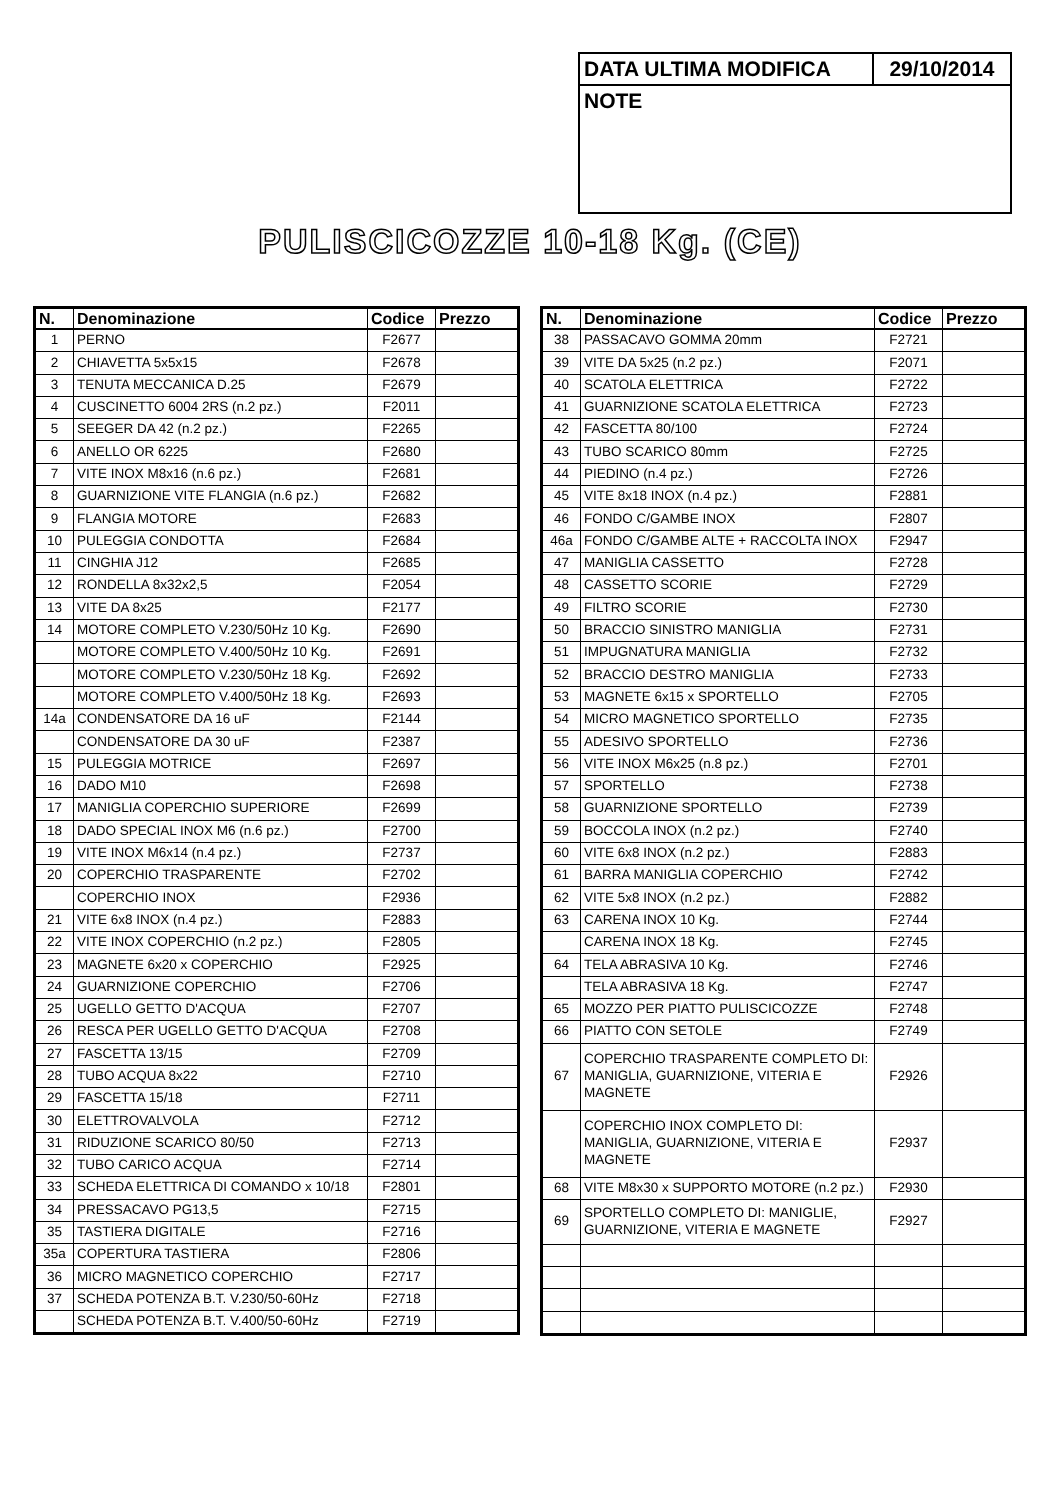| DATA ULTIMA MODIFICA | 29/10/2014 |
| NOTE | |
PULISCICOZZE 10-18 Kg. (CE)
| N. | Denominazione | Codice | Prezzo |
| --- | --- | --- | --- |
| 1 | PERNO | F2677 | |
| 2 | CHIAVETTA 5x5x15 | F2678 | |
| 3 | TENUTA MECCANICA D.25 | F2679 | |
| 4 | CUSCINETTO 6004 2RS (n.2 pz.) | F2011 | |
| 5 | SEEGER DA 42 (n.2 pz.) | F2265 | |
| 6 | ANELLO OR 6225 | F2680 | |
| 7 | VITE INOX M8x16 (n.6 pz.) | F2681 | |
| 8 | GUARNIZIONE VITE FLANGIA (n.6 pz.) | F2682 | |
| 9 | FLANGIA MOTORE | F2683 | |
| 10 | PULEGGIA CONDOTTA | F2684 | |
| 11 | CINGHIA J12 | F2685 | |
| 12 | RONDELLA 8x32x2,5 | F2054 | |
| 13 | VITE DA 8x25 | F2177 | |
| 14 | MOTORE COMPLETO V.230/50Hz 10 Kg. | F2690 | |
| | MOTORE COMPLETO V.400/50Hz 10 Kg. | F2691 | |
| | MOTORE COMPLETO V.230/50Hz 18 Kg. | F2692 | |
| | MOTORE COMPLETO V.400/50Hz 18 Kg. | F2693 | |
| 14a | CONDENSATORE DA 16 uF | F2144 | |
| | CONDENSATORE DA 30 uF | F2387 | |
| 15 | PULEGGIA MOTRICE | F2697 | |
| 16 | DADO M10 | F2698 | |
| 17 | MANIGLIA COPERCHIO SUPERIORE | F2699 | |
| 18 | DADO SPECIAL INOX M6 (n.6 pz.) | F2700 | |
| 19 | VITE INOX M6x14 (n.4 pz.) | F2737 | |
| 20 | COPERCHIO TRASPARENTE | F2702 | |
| | COPERCHIO INOX | F2936 | |
| 21 | VITE 6x8 INOX (n.4 pz.) | F2883 | |
| 22 | VITE INOX COPERCHIO (n.2 pz.) | F2805 | |
| 23 | MAGNETE 6x20 x COPERCHIO | F2925 | |
| 24 | GUARNIZIONE COPERCHIO | F2706 | |
| 25 | UGELLO GETTO D'ACQUA | F2707 | |
| 26 | RESCA PER UGELLO GETTO D'ACQUA | F2708 | |
| 27 | FASCETTA 13/15 | F2709 | |
| 28 | TUBO ACQUA 8x22 | F2710 | |
| 29 | FASCETTA 15/18 | F2711 | |
| 30 | ELETTROVALVOLA | F2712 | |
| 31 | RIDUZIONE SCARICO 80/50 | F2713 | |
| 32 | TUBO CARICO ACQUA | F2714 | |
| 33 | SCHEDA ELETTRICA DI COMANDO x 10/18 | F2801 | |
| 34 | PRESSACAVO PG13,5 | F2715 | |
| 35 | TASTIERA DIGITALE | F2716 | |
| 35a | COPERTURA TASTIERA | F2806 | |
| 36 | MICRO MAGNETICO COPERCHIO | F2717 | |
| 37 | SCHEDA POTENZA B.T. V.230/50-60Hz | F2718 | |
| | SCHEDA POTENZA B.T. V.400/50-60Hz | F2719 | |
| N. | Denominazione | Codice | Prezzo |
| --- | --- | --- | --- |
| 38 | PASSACAVO GOMMA 20mm | F2721 | |
| 39 | VITE DA 5x25 (n.2 pz.) | F2071 | |
| 40 | SCATOLA ELETTRICA | F2722 | |
| 41 | GUARNIZIONE SCATOLA ELETTRICA | F2723 | |
| 42 | FASCETTA 80/100 | F2724 | |
| 43 | TUBO SCARICO 80mm | F2725 | |
| 44 | PIEDINO (n.4 pz.) | F2726 | |
| 45 | VITE 8x18 INOX (n.4 pz.) | F2881 | |
| 46 | FONDO C/GAMBE INOX | F2807 | |
| 46a | FONDO C/GAMBE ALTE + RACCOLTA INOX | F2947 | |
| 47 | MANIGLIA CASSETTO | F2728 | |
| 48 | CASSETTO SCORIE | F2729 | |
| 49 | FILTRO SCORIE | F2730 | |
| 50 | BRACCIO SINISTRO MANIGLIA | F2731 | |
| 51 | IMPUGNATURA MANIGLIA | F2732 | |
| 52 | BRACCIO DESTRO MANIGLIA | F2733 | |
| 53 | MAGNETE 6x15 x SPORTELLO | F2705 | |
| 54 | MICRO MAGNETICO SPORTELLO | F2735 | |
| 55 | ADESIVO SPORTELLO | F2736 | |
| 56 | VITE INOX M6x25 (n.8 pz.) | F2701 | |
| 57 | SPORTELLO | F2738 | |
| 58 | GUARNIZIONE SPORTELLO | F2739 | |
| 59 | BOCCOLA INOX (n.2 pz.) | F2740 | |
| 60 | VITE 6x8 INOX (n.2 pz.) | F2883 | |
| 61 | BARRA MANIGLIA COPERCHIO | F2742 | |
| 62 | VITE 5x8 INOX (n.2 pz.) | F2882 | |
| 63 | CARENA INOX 10 Kg. | F2744 | |
| | CARENA INOX 18 Kg. | F2745 | |
| 64 | TELA ABRASIVA 10 Kg. | F2746 | |
| | TELA ABRASIVA 18 Kg. | F2747 | |
| 65 | MOZZO PER PIATTO PULISCICOZZE | F2748 | |
| 66 | PIATTO CON SETOLE | F2749 | |
| 67 | COPERCHIO TRASPARENTE COMPLETO DI: MANIGLIA, GUARNIZIONE, VITERIA E MAGNETE | F2926 | |
| | COPERCHIO INOX COMPLETO DI: MANIGLIA, GUARNIZIONE, VITERIA E MAGNETE | F2937 | |
| 68 | VITE M8x30 x SUPPORTO MOTORE (n.2 pz.) | F2930 | |
| 69 | SPORTELLO COMPLETO DI: MANIGLIE, GUARNIZIONE, VITERIA E MAGNETE | F2927 | |